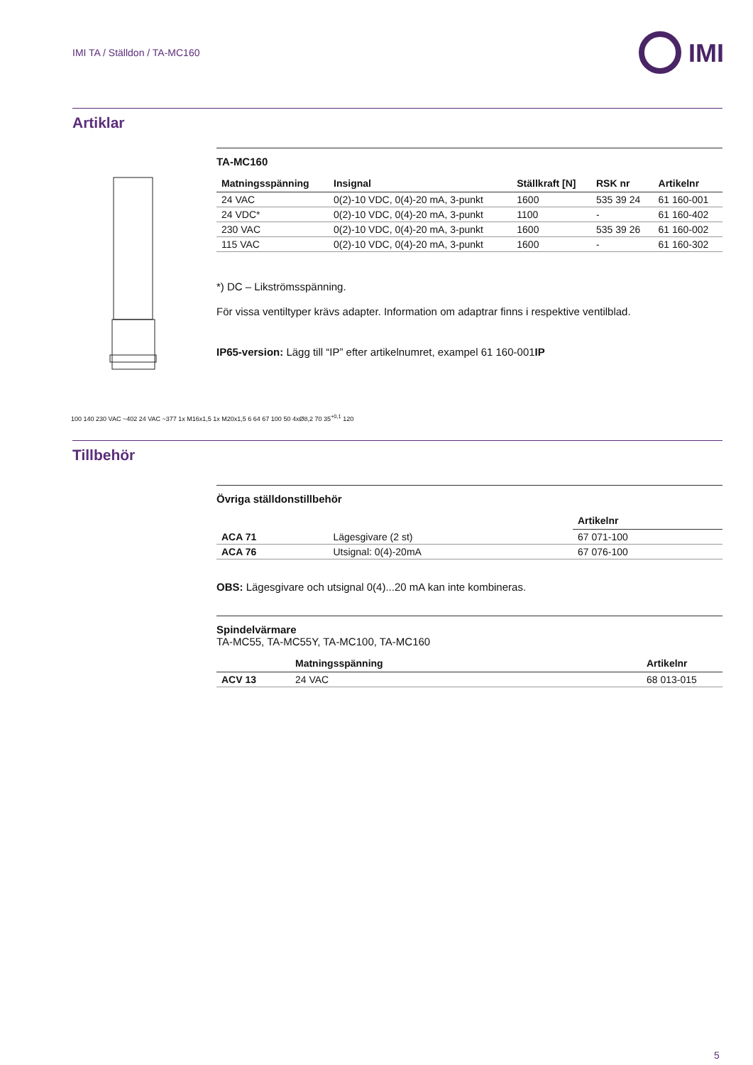IMI TA / Ställdon / TA-MC160
IMI
Artiklar
100 140 230 VAC ~402 24 VAC ~377 1x M16x1,5 1x M20x1,5 6 64 67 100 50 4xØ8,2 70 35<sup>+0,1</sup> 120
TA-MC160
| Matningsspänning | Insignal | Ställkraft [N] | RSK nr | Artikelnr |
| --- | --- | --- | --- | --- |
| 24 VAC | 0(2)-10 VDC, 0(4)-20 mA, 3-punkt | 1600 | 535 39 24 | 61 160-001 |
| 24 VDC* | 0(2)-10 VDC, 0(4)-20 mA, 3-punkt | 1100 | - | 61 160-402 |
| 230 VAC | 0(2)-10 VDC, 0(4)-20 mA, 3-punkt | 1600 | 535 39 26 | 61 160-002 |
| 115 VAC | 0(2)-10 VDC, 0(4)-20 mA, 3-punkt | 1600 | - | 61 160-302 |
*) DC – Likströmsspänning.
För vissa ventiltyper krävs adapter. Information om adaptrar finns i respektive ventilblad.
IP65-version: Lägg till “IP” efter artikelnumret, exampel 61 160-001IP
Tillbehör
Övriga ställdonstillbehör
| | | Artikelnr |
| --- | --- | --- |
| ACA 71 | Lägesgivare (2 st) | 67 071-100 |
| ACA 76 | Utsignal: 0(4)-20mA | 67 076-100 |
OBS: Lägesgivare och utsignal 0(4)...20 mA kan inte kombineras.
Spindelvärmare
TA-MC55, TA-MC55Y, TA-MC100, TA-MC160
| | Matningsspänning | Artikelnr |
| --- | --- | --- |
| ACV 13 | 24 VAC | 68 013-015 |
5